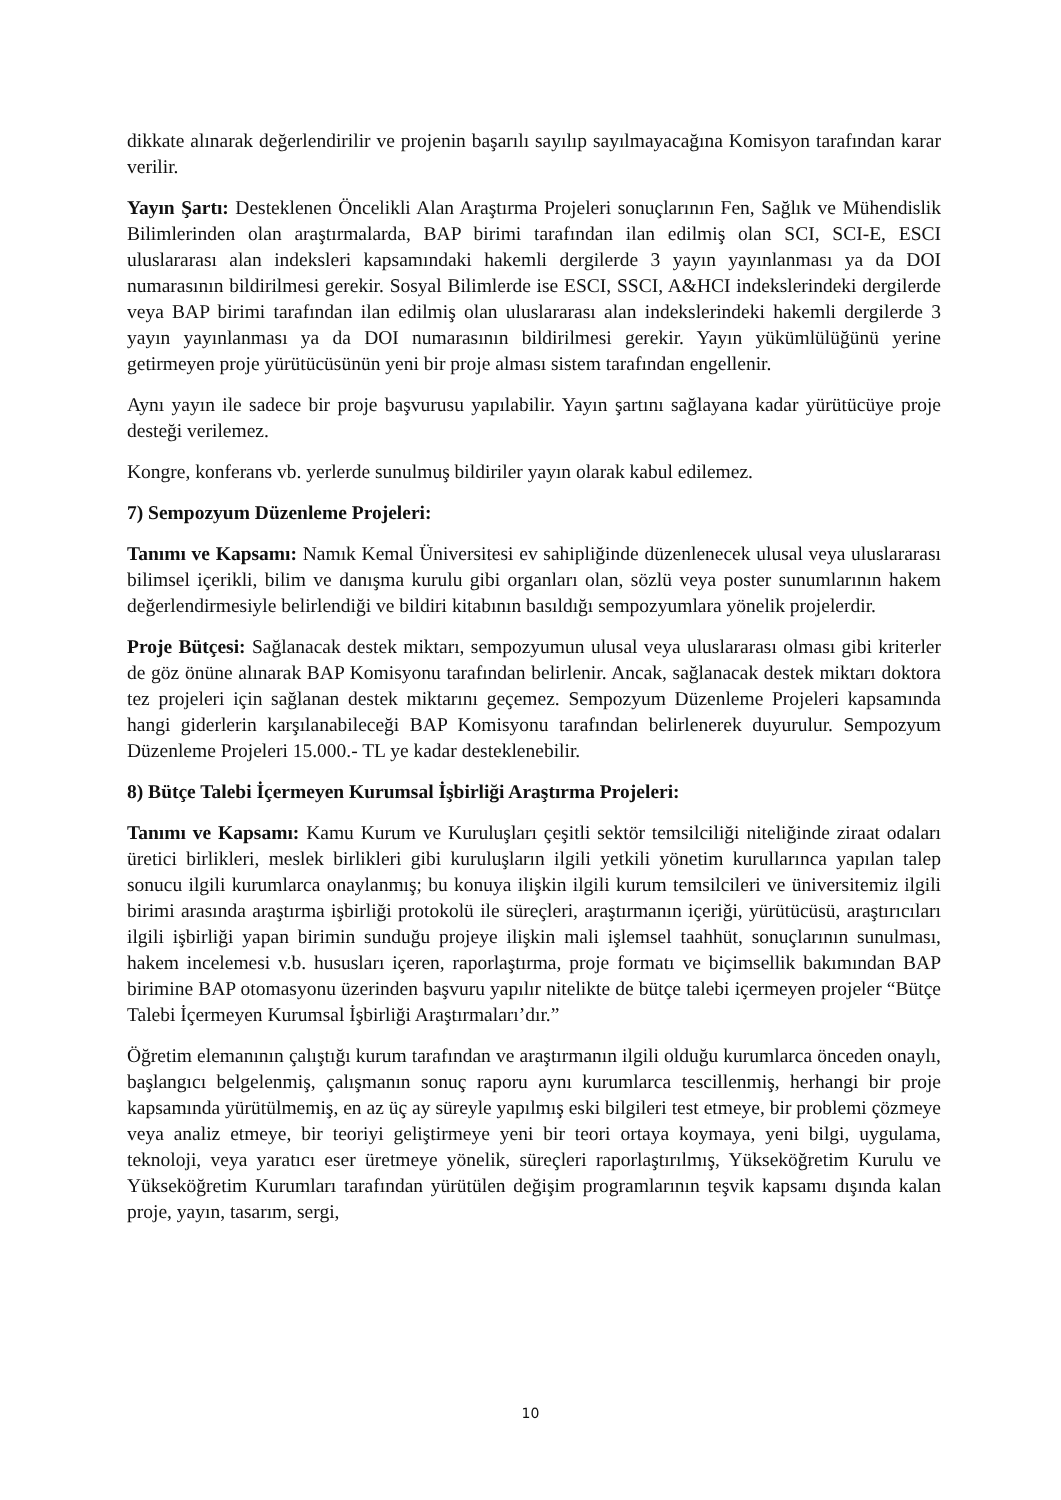dikkate alınarak değerlendirilir ve projenin başarılı sayılıp sayılmayacağına Komisyon tarafından karar verilir.
Yayın Şartı: Desteklenen Öncelikli Alan Araştırma Projeleri sonuçlarının Fen, Sağlık ve Mühendislik Bilimlerinden olan araştırmalarda, BAP birimi tarafından ilan edilmiş olan SCI, SCI-E, ESCI uluslararası alan indeksleri kapsamındaki hakemli dergilerde 3 yayın yayınlanması ya da DOI numarasının bildirilmesi gerekir. Sosyal Bilimlerde ise ESCI, SSCI, A&HCI indekslerindeki dergilerde veya BAP birimi tarafından ilan edilmiş olan uluslararası alan indekslerindeki hakemli dergilerde 3 yayın yayınlanması ya da DOI numarasının bildirilmesi gerekir. Yayın yükümlülüğünü yerine getirmeyen proje yürütücüsünün yeni bir proje alması sistem tarafından engellenir.
Aynı yayın ile sadece bir proje başvurusu yapılabilir. Yayın şartını sağlayana kadar yürütücüye proje desteği verilemez.
Kongre, konferans vb. yerlerde sunulmuş bildiriler yayın olarak kabul edilemez.
7) Sempozyum Düzenleme Projeleri:
Tanımı ve Kapsamı: Namık Kemal Üniversitesi ev sahipliğinde düzenlenecek ulusal veya uluslararası bilimsel içerikli, bilim ve danışma kurulu gibi organları olan, sözlü veya poster sunumlarının hakem değerlendirmesiyle belirlendiği ve bildiri kitabının basıldığı sempozyumlara yönelik projelerdir.
Proje Bütçesi: Sağlanacak destek miktarı, sempozyumun ulusal veya uluslararası olması gibi kriterler de göz önüne alınarak BAP Komisyonu tarafından belirlenir. Ancak, sağlanacak destek miktarı doktora tez projeleri için sağlanan destek miktarını geçemez. Sempozyum Düzenleme Projeleri kapsamında hangi giderlerin karşılanabileceği BAP Komisyonu tarafından belirlenerek duyurulur. Sempozyum Düzenleme Projeleri 15.000.- TL ye kadar desteklenebilir.
8) Bütçe Talebi İçermeyen Kurumsal İşbirliği Araştırma Projeleri:
Tanımı ve Kapsamı: Kamu Kurum ve Kuruluşları çeşitli sektör temsilciliği niteliğinde ziraat odaları üretici birlikleri, meslek birlikleri gibi kuruluşların ilgili yetkili yönetim kurullarınca yapılan talep sonucu ilgili kurumlarca onaylanmış; bu konuya ilişkin ilgili kurum temsilcileri ve üniversitemiz ilgili birimi arasında araştırma işbirliği protokolü ile süreçleri, araştırmanın içeriği, yürütücüsü, araştırıcıları ilgili işbirliği yapan birimin sunduğu projeye ilişkin mali işlemsel taahhüt, sonuçlarının sunulması, hakem incelemesi v.b. hususları içeren, raporlaştırma, proje formatı ve biçimsellik bakımından BAP birimine BAP otomasyonu üzerinden başvuru yapılır nitelikte de bütçe talebi içermeyen projeler “Bütçe Talebi İçermeyen Kurumsal İşbirliği Araştırmaları’dır.”
Öğretim elemanının çalıştığı kurum tarafından ve araştırmanın ilgili olduğu kurumlarca önceden onaylı, başlangıcı belgelenmiş, çalışmanın sonuç raporu aynı kurumlarca tescillenmiş, herhangi bir proje kapsamında yürütülmemiş, en az üç ay süreyle yapılmış eski bilgileri test etmeye, bir problemi çözmeye veya analiz etmeye, bir teoriyi geliştirmeye yeni bir teori ortaya koymaya, yeni bilgi, uygulama, teknoloji, veya yaratıcı eser üretmeye yönelik, süreçleri raporlaştırılmış, Yükseköğretim Kurulu ve Yükseköğretim Kurumları tarafından yürütülen değişim programlarının teşvik kapsamı dışında kalan proje, yayın, tasarım, sergi,
10